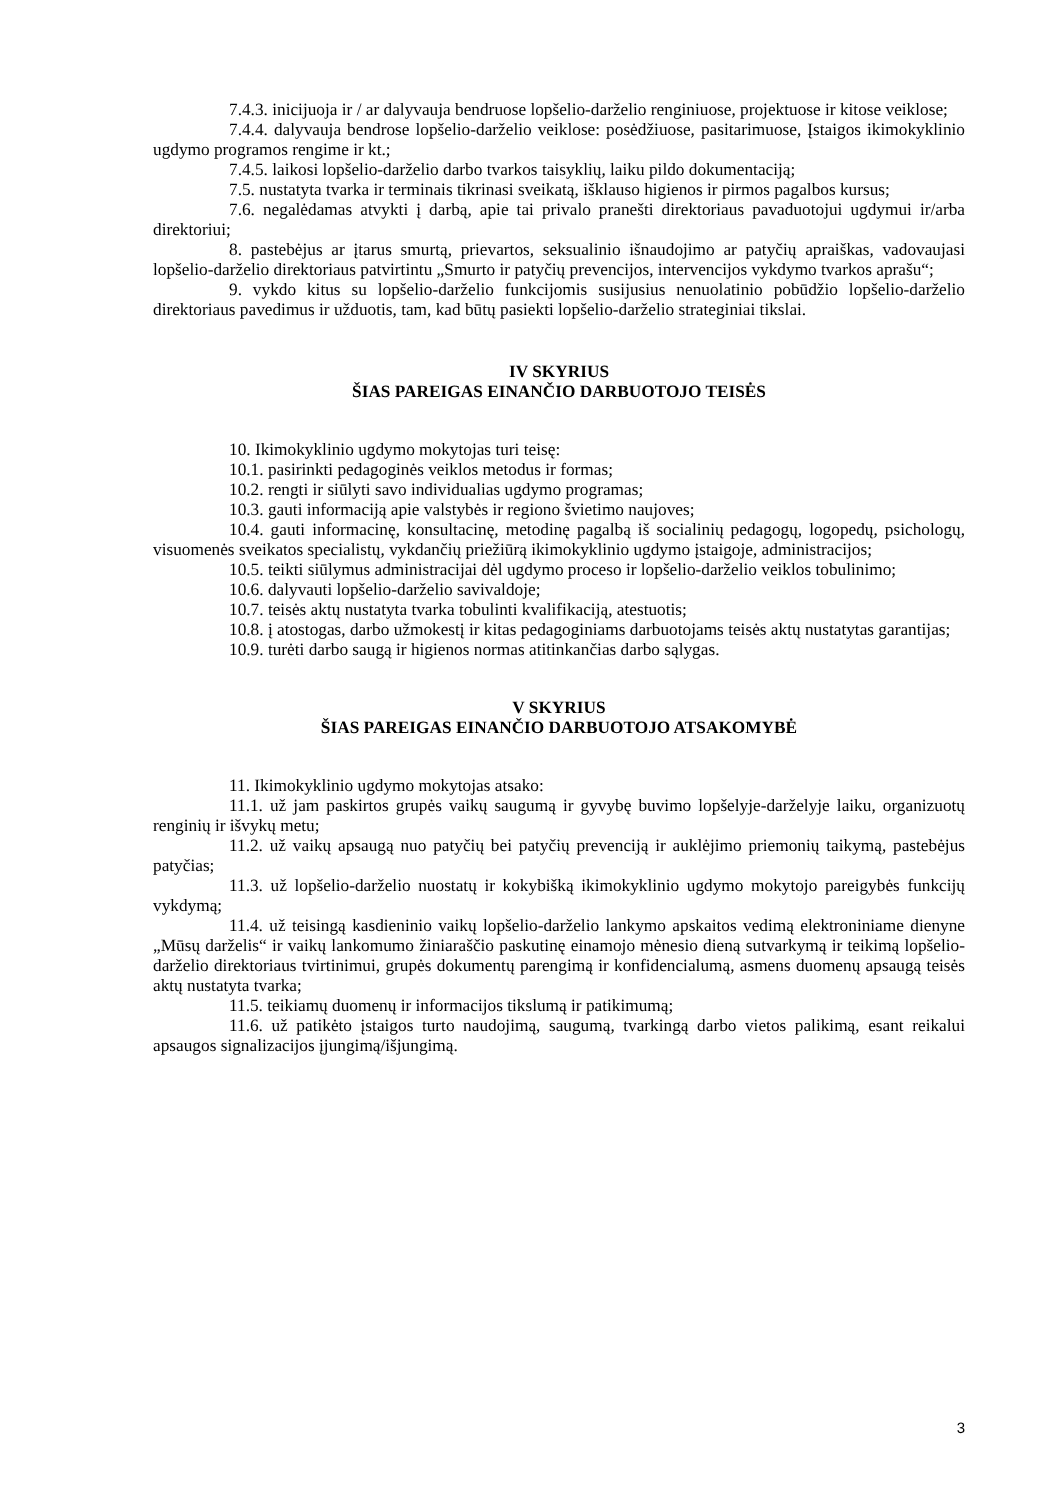7.4.3. inicijuoja ir / ar dalyvauja bendruose lopšelio-darželio renginiuose, projektuose ir kitose veiklose;
7.4.4. dalyvauja bendrose lopšelio-darželio veiklose: posėdžiuose, pasitarimuose, Įstaigos ikimokyklinio ugdymo programos rengime ir kt.;
7.4.5. laikosi lopšelio-darželio darbo tvarkos taisyklių, laiku pildo dokumentaciją;
7.5. nustatyta tvarka ir terminais tikrinasi sveikatą, išklauso higienos ir pirmos pagalbos kursus;
7.6. negalėdamas atvykti į darbą, apie tai privalo pranešti direktoriaus pavaduotojui ugdymui ir/arba direktoriui;
8. pastebėjus ar įtarus smurtą, prievartos, seksualinio išnaudojimo ar patyčių apraiškas, vadovaujasi lopšelio-darželio direktoriaus patvirtintu „Smurto ir patyčių prevencijos, intervencijos vykdymo tvarkos aprašu“;
9. vykdo kitus su lopšelio-darželio funkcijomis susijusius nenuolatinio pobūdžio lopšelio-darželio direktoriaus pavedimus ir užduotis, tam, kad būtų pasiekti lopšelio-darželio strateginiai tikslai.
IV SKYRIUS
ŠIAS PAREIGAS EINANČIO DARBUOTOJO TEISĖS
10. Ikimokyklinio ugdymo mokytojas turi teisę:
10.1. pasirinkti pedagoginės veiklos metodus ir formas;
10.2. rengti ir siūlyti savo individualias ugdymo programas;
10.3. gauti informaciją apie valstybės ir regiono švietimo naujoves;
10.4. gauti informacinę, konsultacinę, metodinę pagalbą iš socialinių pedagogų, logopedų, psichologų, visuomenės sveikatos specialistų, vykdančių priežiūrą ikimokyklinio ugdymo įstaigoje, administracijos;
10.5. teikti siūlymus administracijai dėl ugdymo proceso ir lopšelio-darželio veiklos tobulinimo;
10.6. dalyvauti lopšelio-darželio savivaldoje;
10.7. teisės aktų nustatyta tvarka tobulinti kvalifikaciją, atestuotis;
10.8. į atostogas, darbo užmokestį ir kitas pedagoginiams darbuotojams teisės aktų nustatytas garantijas;
10.9. turėti darbo saugą ir higienos normas atitinkančias darbo sąlygas.
V SKYRIUS
ŠIAS PAREIGAS EINANČIO DARBUOTOJO ATSAKOMYBĖ
11. Ikimokyklinio ugdymo mokytojas atsako:
11.1. už jam paskirtos grupės vaikų saugumą ir gyvybę buvimo lopšelyje-darželyje laiku, organizuotų renginių ir išvykų metu;
11.2. už vaikų apsaugą nuo patyčių bei patyčių prevenciją ir auklėjimo priemonių taikymą, pastebėjus patyčias;
11.3. už lopšelio-darželio nuostatų ir kokybišką ikimokyklinio ugdymo mokytojo pareigybės funkcijų vykdymą;
11.4. už teisingą kasdieninio vaikų lopšelio-darželio lankymo apskaitos vedimą elektroniniame dienyne „Mūsų darželis“ ir vaikų lankomumo žiniaraščio paskutinę einamojo mėnesio dieną sutvarkymą ir teikimą lopšelio-darželio direktoriaus tvirtinimui, grupės dokumentų parengimą ir konfidencialumą, asmens duomenų apsaugą teisės aktų nustatyta tvarka;
11.5. teikiamų duomenų ir informacijos tikslumą ir patikimumą;
11.6. už patikėto įstaigos turto naudojimą, saugumą, tvarkingą darbo vietos palikimą, esant reikalui apsaugos signalizacijos įjungimą/išjungimą.
3